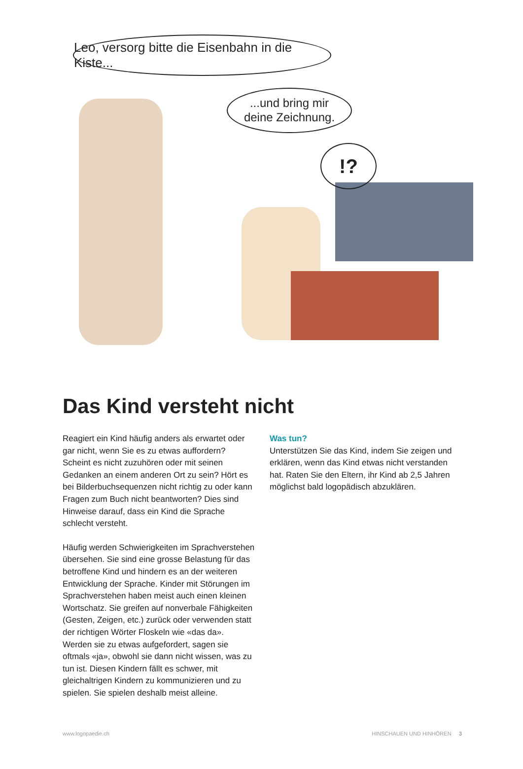Leo, versorg bitte die Eisenbahn in die Kiste...
...und bring mir
deine Zeichnung.
!?
Das Kind versteht nicht
Reagiert ein Kind häufig anders als erwartet oder gar nicht, wenn Sie es zu etwas auffordern? Scheint es nicht zuzuhören oder mit seinen Gedanken an einem anderen Ort zu sein? Hört es bei Bilderbuchsequenzen nicht richtig zu oder kann Fragen zum Buch nicht beantworten? Dies sind Hinweise darauf, dass ein Kind die Sprache schlecht versteht.
Häufig werden Schwierigkeiten im Sprachverstehen übersehen. Sie sind eine grosse Belastung für das betroffene Kind und hindern es an der weiteren Entwicklung der Sprache. Kinder mit Störungen im Sprachverstehen haben meist auch einen kleinen Wortschatz. Sie greifen auf nonverbale Fähigkeiten (Gesten, Zeigen, etc.) zurück oder verwenden statt der richtigen Wörter Floskeln wie «das da». Werden sie zu etwas aufgefordert, sagen sie oftmals «ja», obwohl sie dann nicht wissen, was zu tun ist. Diesen Kindern fällt es schwer, mit gleichaltrigen Kindern zu kommunizieren und zu spielen. Sie spielen deshalb meist alleine.
Was tun?
Unterstützen Sie das Kind, indem Sie zeigen und erklären, wenn das Kind etwas nicht verstanden hat. Raten Sie den Eltern, ihr Kind ab 2,5 Jahren möglichst bald logopädisch abzuklären.
www.logopaedie.ch HINSCHAUEN UND HINHÖREN 3